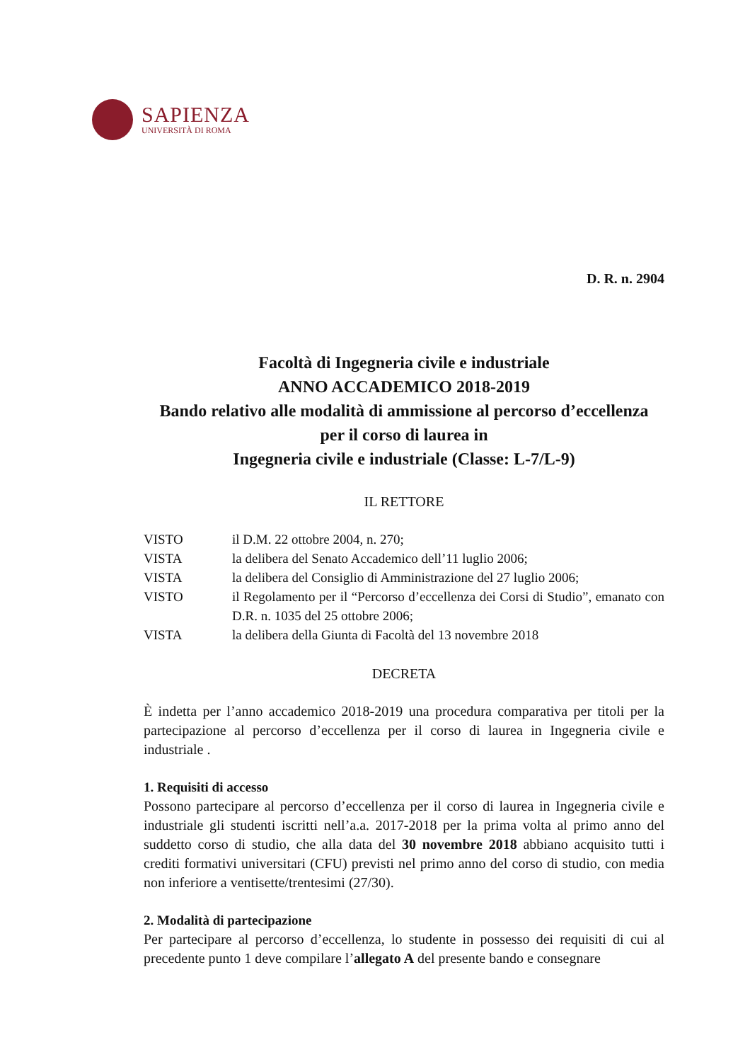SAPIENZA
UNIVERSITÀ DI ROMA
D. R. n. 2904
Facoltà di Ingegneria civile e industriale
ANNO ACCADEMICO 2018-2019
Bando relativo alle modalità di ammissione al percorso d’eccellenza
per il corso di laurea in
Ingegneria civile e industriale (Classe: L-7/L-9)
IL RETTORE
| VISTO | il D.M. 22 ottobre 2004, n. 270; |
| VISTA | la delibera del Senato Accademico dell’11 luglio 2006; |
| VISTA | la delibera del Consiglio di Amministrazione del 27 luglio 2006; |
| VISTO | il Regolamento per il “Percorso d’eccellenza dei Corsi di Studio”, emanato con D.R. n. 1035 del 25 ottobre 2006; |
| VISTA | la delibera della Giunta di Facoltà del 13 novembre 2018 |
DECRETA
È indetta per l’anno accademico 2018-2019 una procedura comparativa per titoli per la partecipazione al percorso d’eccellenza per il corso di laurea in Ingegneria civile e industriale .
1. Requisiti di accesso
Possono partecipare al percorso d’eccellenza per il corso di laurea in Ingegneria civile e industriale gli studenti iscritti nell’a.a. 2017-2018 per la prima volta al primo anno del suddetto corso di studio, che alla data del 30 novembre 2018 abbiano acquisito tutti i crediti formativi universitari (CFU) previsti nel primo anno del corso di studio, con media non inferiore a ventisette/trentesimi (27/30).
2. Modalità di partecipazione
Per partecipare al percorso d’eccellenza, lo studente in possesso dei requisiti di cui al precedente punto 1 deve compilare l’allegato A del presente bando e consegnare